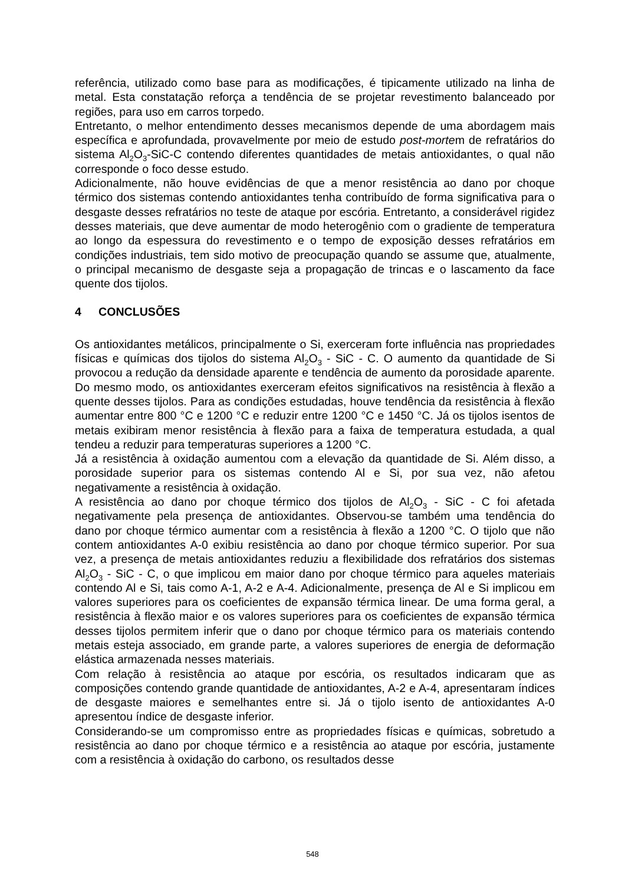referência, utilizado como base para as modificações, é tipicamente utilizado na linha de metal. Esta constatação reforça a tendência de se projetar revestimento balanceado por regiões, para uso em carros torpedo.
Entretanto, o melhor entendimento desses mecanismos depende de uma abordagem mais específica e aprofundada, provavelmente por meio de estudo post-mortem de refratários do sistema Al<sub>2</sub>O<sub>3</sub>-SiC-C contendo diferentes quantidades de metais antioxidantes, o qual não corresponde o foco desse estudo.
Adicionalmente, não houve evidências de que a menor resistência ao dano por choque térmico dos sistemas contendo antioxidantes tenha contribuído de forma significativa para o desgaste desses refratários no teste de ataque por escória. Entretanto, a considerável rigidez desses materiais, que deve aumentar de modo heterogênio com o gradiente de temperatura ao longo da espessura do revestimento e o tempo de exposição desses refratários em condições industriais, tem sido motivo de preocupação quando se assume que, atualmente, o principal mecanismo de desgaste seja a propagação de trincas e o lascamento da face quente dos tijolos.
4 CONCLUSÕES
Os antioxidantes metálicos, principalmente o Si, exerceram forte influência nas propriedades físicas e químicas dos tijolos do sistema Al<sub>2</sub>O<sub>3</sub> - SiC - C. O aumento da quantidade de Si provocou a redução da densidade aparente e tendência de aumento da porosidade aparente. Do mesmo modo, os antioxidantes exerceram efeitos significativos na resistência à flexão a quente desses tijolos. Para as condições estudadas, houve tendência da resistência à flexão aumentar entre 800 °C e 1200 °C e reduzir entre 1200 °C e 1450 °C. Já os tijolos isentos de metais exibiram menor resistência à flexão para a faixa de temperatura estudada, a qual tendeu a reduzir para temperaturas superiores a 1200 °C.
Já a resistência à oxidação aumentou com a elevação da quantidade de Si. Além disso, a porosidade superior para os sistemas contendo Al e Si, por sua vez, não afetou negativamente a resistência à oxidação.
A resistência ao dano por choque térmico dos tijolos de Al<sub>2</sub>O<sub>3</sub> - SiC - C foi afetada negativamente pela presença de antioxidantes. Observou-se também uma tendência do dano por choque térmico aumentar com a resistência à flexão a 1200 °C. O tijolo que não contem antioxidantes A-0 exibiu resistência ao dano por choque térmico superior. Por sua vez, a presença de metais antioxidantes reduziu a flexibilidade dos refratários dos sistemas Al<sub>2</sub>O<sub>3</sub> - SiC - C, o que implicou em maior dano por choque térmico para aqueles materiais contendo Al e Si, tais como A-1, A-2 e A-4. Adicionalmente, presença de Al e Si implicou em valores superiores para os coeficientes de expansão térmica linear. De uma forma geral, a resistência à flexão maior e os valores superiores para os coeficientes de expansão térmica desses tijolos permitem inferir que o dano por choque térmico para os materiais contendo metais esteja associado, em grande parte, a valores superiores de energia de deformação elástica armazenada nesses materiais.
Com relação à resistência ao ataque por escória, os resultados indicaram que as composições contendo grande quantidade de antioxidantes, A-2 e A-4, apresentaram índices de desgaste maiores e semelhantes entre si. Já o tijolo isento de antioxidantes A-0 apresentou índice de desgaste inferior.
Considerando-se um compromisso entre as propriedades físicas e químicas, sobretudo a resistência ao dano por choque térmico e a resistência ao ataque por escória, justamente com a resistência à oxidação do carbono, os resultados desse
548